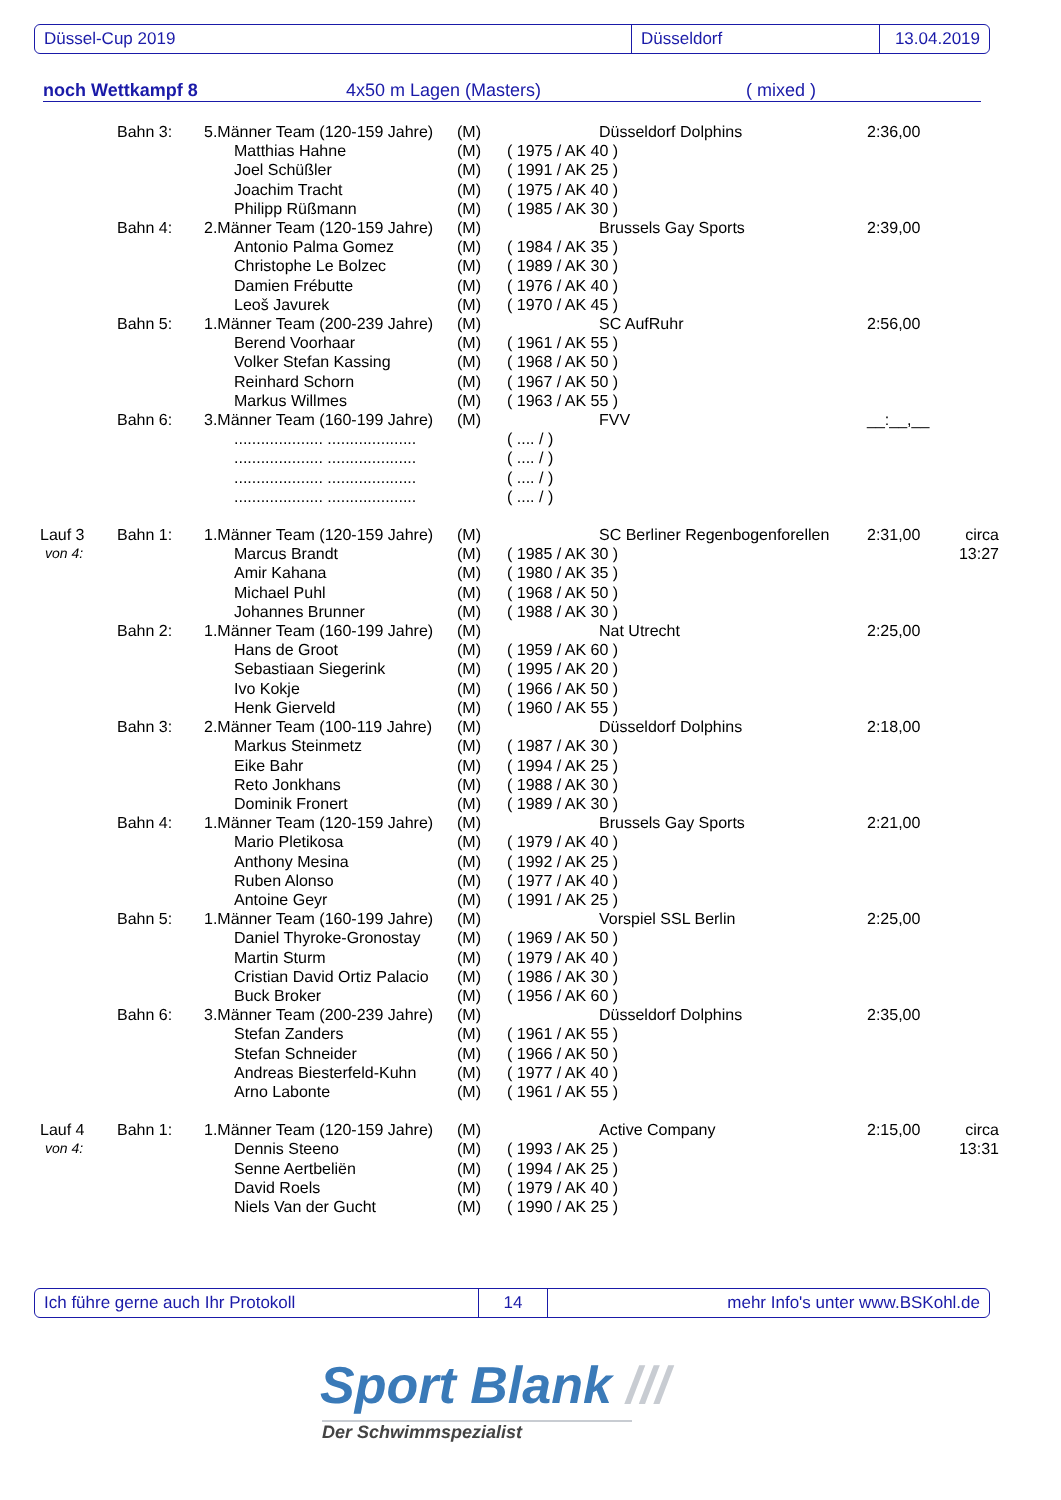Düssel-Cup 2019 Düsseldorf 13.04.2019
noch Wettkampf 8 4x50 m Lagen (Masters) ( mixed )
| | Bahn 3: | 5.Männer Team (120-159 Jahre) | (M) | | Düsseldorf Dolphins | 2:36,00 | |
| | | Matthias Hahne | (M) | ( 1975 / AK 40 ) | | | |
| | | Joel Schüßler | (M) | ( 1991 / AK 25 ) | | | |
| | | Joachim Tracht | (M) | ( 1975 / AK 40 ) | | | |
| | | Philipp Rüßmann | (M) | ( 1985 / AK 30 ) | | | |
| | Bahn 4: | 2.Männer Team (120-159 Jahre) | (M) | | Brussels Gay Sports | 2:39,00 | |
| | | Antonio Palma Gomez | (M) | ( 1984 / AK 35 ) | | | |
| | | Christophe Le Bolzec | (M) | ( 1989 / AK 30 ) | | | |
| | | Damien Frébutte | (M) | ( 1976 / AK 40 ) | | | |
| | | Leoš Javurek | (M) | ( 1970 / AK 45 ) | | | |
| | Bahn 5: | 1.Männer Team (200-239 Jahre) | (M) | | SC AufRuhr | 2:56,00 | |
| | | Berend Voorhaar | (M) | ( 1961 / AK 55 ) | | | |
| | | Volker Stefan Kassing | (M) | ( 1968 / AK 50 ) | | | |
| | | Reinhard Schorn | (M) | ( 1967 / AK 50 ) | | | |
| | | Markus Willmes | (M) | ( 1963 / AK 55 ) | | | |
| | Bahn 6: | 3.Männer Team (160-199 Jahre) | (M) | | FVV | __:__,__ | |
| | | .................... .................... | | ( .... / ) | | | |
| | | .................... .................... | | ( .... / ) | | | |
| | | .................... .................... | | ( .... / ) | | | |
| | | .................... .................... | | ( .... / ) | | | |
| Lauf 3 | Bahn 1: | 1.Männer Team (120-159 Jahre) | (M) | | SC Berliner Regenbogenforellen | 2:31,00 | circa |
| von 4: | | Marcus Brandt | (M) | ( 1985 / AK 30 ) | | | 13:27 |
| | | Amir Kahana | (M) | ( 1980 / AK 35 ) | | | |
| | | Michael Puhl | (M) | ( 1968 / AK 50 ) | | | |
| | | Johannes Brunner | (M) | ( 1988 / AK 30 ) | | | |
| | Bahn 2: | 1.Männer Team (160-199 Jahre) | (M) | | Nat Utrecht | 2:25,00 | |
| | | Hans de Groot | (M) | ( 1959 / AK 60 ) | | | |
| | | Sebastiaan Siegerink | (M) | ( 1995 / AK 20 ) | | | |
| | | Ivo Kokje | (M) | ( 1966 / AK 50 ) | | | |
| | | Henk Gierveld | (M) | ( 1960 / AK 55 ) | | | |
| | Bahn 3: | 2.Männer Team (100-119 Jahre) | (M) | | Düsseldorf Dolphins | 2:18,00 | |
| | | Markus Steinmetz | (M) | ( 1987 / AK 30 ) | | | |
| | | Eike Bahr | (M) | ( 1994 / AK 25 ) | | | |
| | | Reto Jonkhans | (M) | ( 1988 / AK 30 ) | | | |
| | | Dominik Fronert | (M) | ( 1989 / AK 30 ) | | | |
| | Bahn 4: | 1.Männer Team (120-159 Jahre) | (M) | | Brussels Gay Sports | 2:21,00 | |
| | | Mario Pletikosa | (M) | ( 1979 / AK 40 ) | | | |
| | | Anthony Mesina | (M) | ( 1992 / AK 25 ) | | | |
| | | Ruben Alonso | (M) | ( 1977 / AK 40 ) | | | |
| | | Antoine Geyr | (M) | ( 1991 / AK 25 ) | | | |
| | Bahn 5: | 1.Männer Team (160-199 Jahre) | (M) | | Vorspiel SSL Berlin | 2:25,00 | |
| | | Daniel Thyroke-Gronostay | (M) | ( 1969 / AK 50 ) | | | |
| | | Martin Sturm | (M) | ( 1979 / AK 40 ) | | | |
| | | Cristian David Ortiz Palacio | (M) | ( 1986 / AK 30 ) | | | |
| | | Buck Broker | (M) | ( 1956 / AK 60 ) | | | |
| | Bahn 6: | 3.Männer Team (200-239 Jahre) | (M) | | Düsseldorf Dolphins | 2:35,00 | |
| | | Stefan Zanders | (M) | ( 1961 / AK 55 ) | | | |
| | | Stefan Schneider | (M) | ( 1966 / AK 50 ) | | | |
| | | Andreas Biesterfeld-Kuhn | (M) | ( 1977 / AK 40 ) | | | |
| | | Arno Labonte | (M) | ( 1961 / AK 55 ) | | | |
| Lauf 4 | Bahn 1: | 1.Männer Team (120-159 Jahre) | (M) | | Active Company | 2:15,00 | circa |
| von 4: | | Dennis Steeno | (M) | ( 1993 / AK 25 ) | | | 13:31 |
| | | Senne Aertbeliën | (M) | ( 1994 / AK 25 ) | | | |
| | | David Roels | (M) | ( 1979 / AK 40 ) | | | |
| | | Niels Van der Gucht | (M) | ( 1990 / AK 25 ) | | | |
Ich führe gerne auch Ihr Protokoll 14
mehr Info's unter www.BSKohl.de
Sport Blank ///
Der Schwimmspezialist